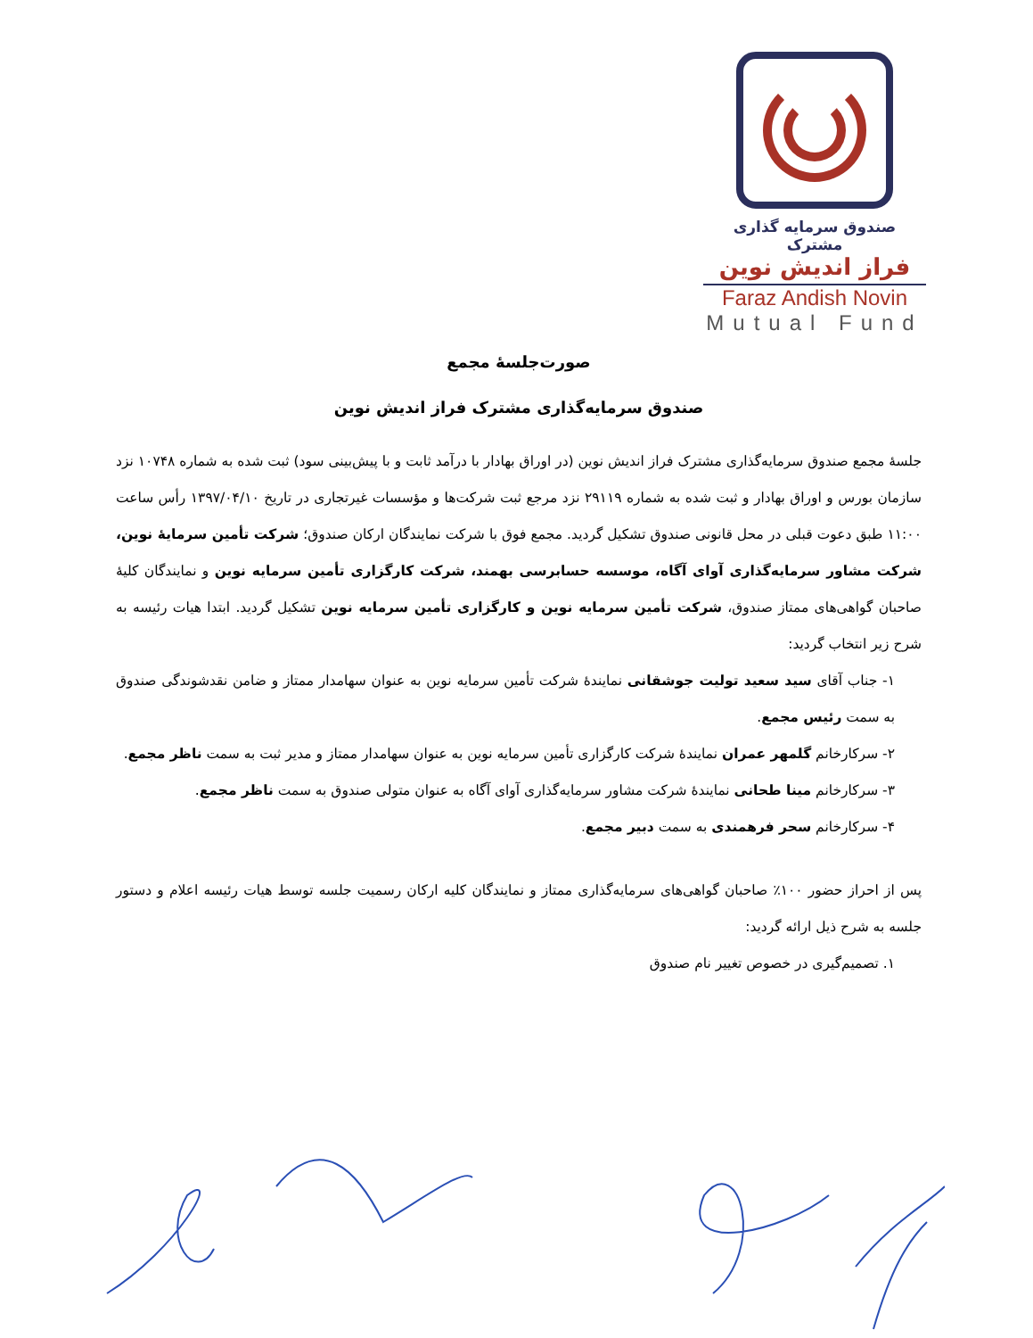صندوق سرمایه گذاری مشترک
فراز اندیش نوین
Faraz Andish Novin
Mutual Fund
صورت‌جلسهٔ مجمع
صندوق سرمایه‌گذاری مشترک فراز اندیش نوین
جلسهٔ مجمع صندوق سرمایه‌گذاری مشترک فراز اندیش نوین (در اوراق بهادار با درآمد ثابت و با پیش‌بینی سود) ثبت شده به شماره ۱۰۷۴۸ نزد سازمان بورس و اوراق بهادار و ثبت شده به شماره ۲۹۱۱۹ نزد مرجع ثبت شرکت‌ها و مؤسسات غیرتجاری در تاریخ ۱۳۹۷/۰۴/۱۰ رأس ساعت ۱۱:۰۰ طبق دعوت قبلی در محل قانونی صندوق تشکیل گردید. مجمع فوق با شرکت نمایندگان ارکان صندوق؛ شرکت تأمین سرمایهٔ نوین، شرکت مشاور سرمایه‌گذاری آوای آگاه، موسسه حسابرسی بهمند، شرکت کارگزاری تأمین سرمایه نوین و نمایندگان کلیهٔ صاحبان گواهی‌های ممتاز صندوق، شرکت تأمین سرمایه نوین و کارگزاری تأمین سرمایه نوین تشکیل گردید. ابتدا هیات رئیسه به شرح زیر انتخاب گردید:
۱- جناب آقای سید سعید تولیت جوشقانی نمایندهٔ شرکت تأمین سرمایه نوین به عنوان سهامدار ممتاز و ضامن نقدشوندگی صندوق به سمت رئیس مجمع.
۲- سرکارخانم گلمهر عمران نمایندهٔ شرکت کارگزاری تأمین سرمایه نوین به عنوان سهامدار ممتاز و مدیر ثبت به سمت ناظر مجمع.
۳- سرکارخانم مینا طحانی نمایندهٔ شرکت مشاور سرمایه‌گذاری آوای آگاه به عنوان متولی صندوق به سمت ناظر مجمع.
۴- سرکارخانم سحر فرهمندی به سمت دبیر مجمع.
پس از احراز حضور ۱۰۰٪ صاحبان گواهی‌های سرمایه‌گذاری ممتاز و نمایندگان کلیه ارکان رسمیت جلسه توسط هیات رئیسه اعلام و دستور جلسه به شرح ذیل ارائه گردید:
۱. تصمیم‌گیری در خصوص تغییر نام صندوق